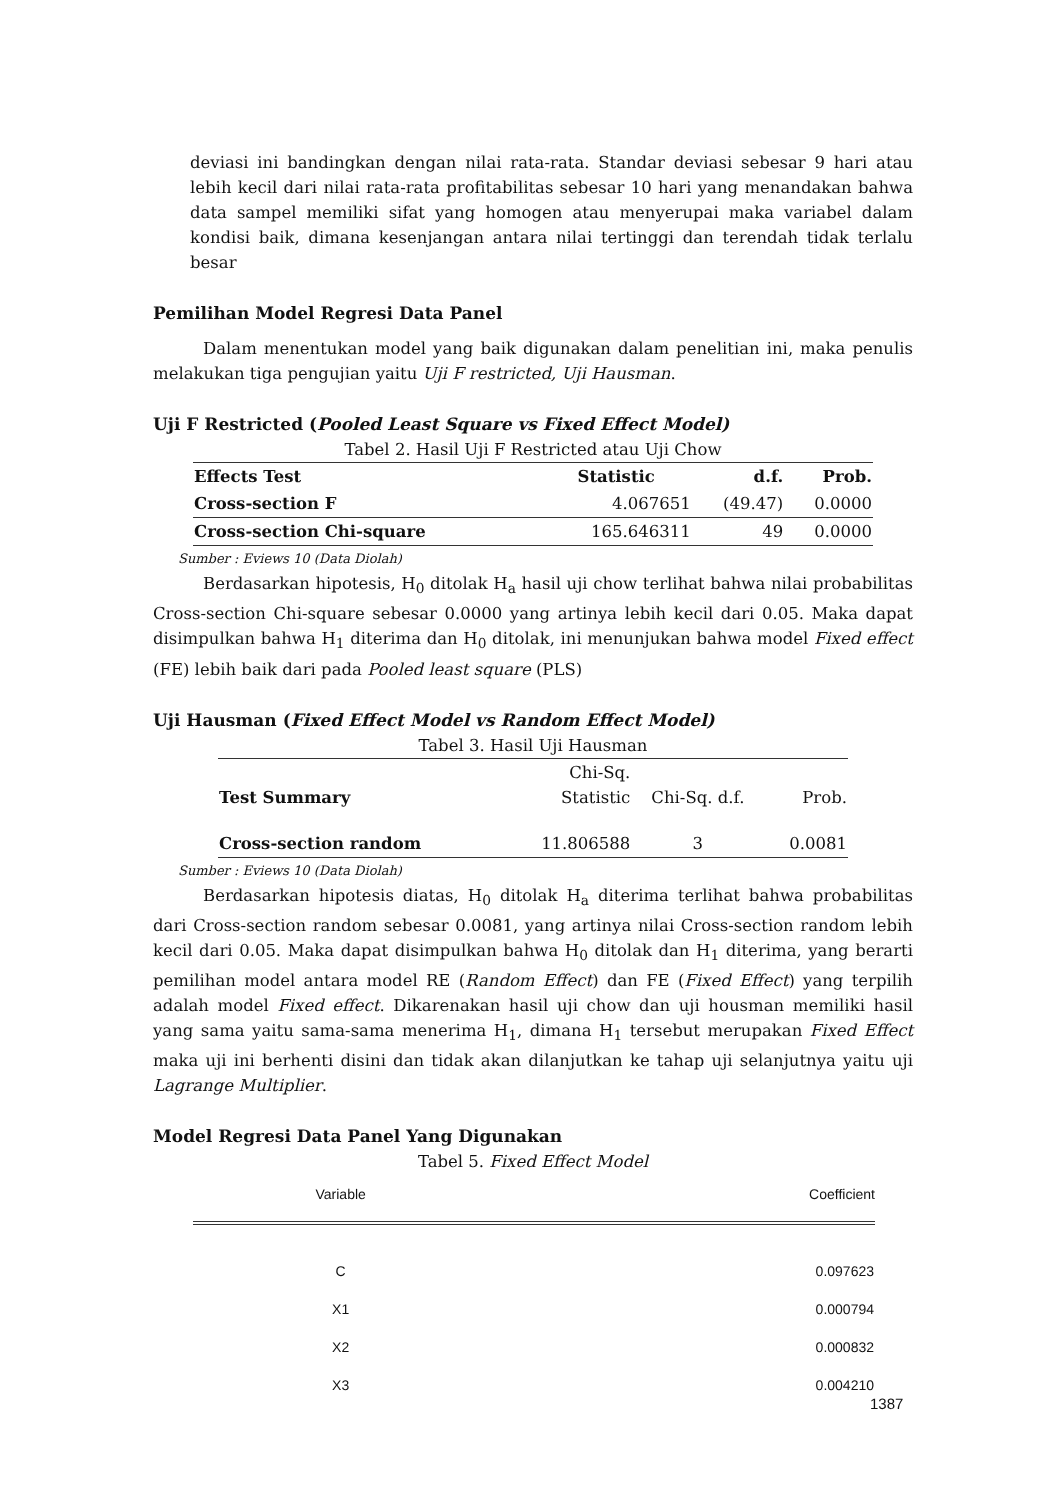deviasi ini bandingkan dengan nilai rata-rata. Standar deviasi sebesar 9 hari atau lebih kecil dari nilai rata-rata profitabilitas sebesar 10 hari yang menandakan bahwa data sampel memiliki sifat yang homogen atau menyerupai maka variabel dalam kondisi baik, dimana kesenjangan antara nilai tertinggi dan terendah tidak terlalu besar
Pemilihan Model Regresi Data Panel
Dalam menentukan model yang baik digunakan dalam penelitian ini, maka penulis melakukan tiga pengujian yaitu Uji F restricted, Uji Hausman.
Uji F Restricted (Pooled Least Square vs Fixed Effect Model)
Tabel 2. Hasil Uji F Restricted atau Uji Chow
| Effects Test | Statistic | d.f. | Prob. |
| --- | --- | --- | --- |
| Cross-section F | 4.067651 | (49.47) | 0.0000 |
| Cross-section Chi-square | 165.646311 | 49 | 0.0000 |
Sumber : Eviews 10 (Data Diolah)
Berdasarkan hipotesis, H<sub>0</sub> ditolak H<sub>a</sub> hasil uji chow terlihat bahwa nilai probabilitas Cross-section Chi-square sebesar 0.0000 yang artinya lebih kecil dari 0.05. Maka dapat disimpulkan bahwa H<sub>1</sub> diterima dan H<sub>0</sub> ditolak, ini menunjukan bahwa model Fixed effect (FE) lebih baik dari pada Pooled least square (PLS)
Uji Hausman (Fixed Effect Model vs Random Effect Model)
Tabel 3. Hasil Uji Hausman
| Test Summary | Chi-Sq. Statistic | Chi-Sq. d.f. | Prob. |
| Cross-section random | 11.806588 | 3 | 0.0081 |
Sumber : Eviews 10 (Data Diolah)
Berdasarkan hipotesis diatas, H<sub>0</sub> ditolak H<sub>a</sub> diterima terlihat bahwa probabilitas dari Cross-section random sebesar 0.0081, yang artinya nilai Cross-section random lebih kecil dari 0.05. Maka dapat disimpulkan bahwa H<sub>0</sub> ditolak dan H<sub>1</sub> diterima, yang berarti pemilihan model antara model RE (Random Effect) dan FE (Fixed Effect) yang terpilih adalah model Fixed effect. Dikarenakan hasil uji chow dan uji housman memiliki hasil yang sama yaitu sama-sama menerima H<sub>1</sub>, dimana H<sub>1</sub> tersebut merupakan Fixed Effect maka uji ini berhenti disini dan tidak akan dilanjutkan ke tahap uji selanjutnya yaitu uji Lagrange Multiplier.
Model Regresi Data Panel Yang Digunakan
Tabel 5. Fixed Effect Model
| Variable | Coefficient |
| C | 0.097623 |
| X1 | 0.000794 |
| X2 | 0.000832 |
| X3 | 0.004210 |
1387